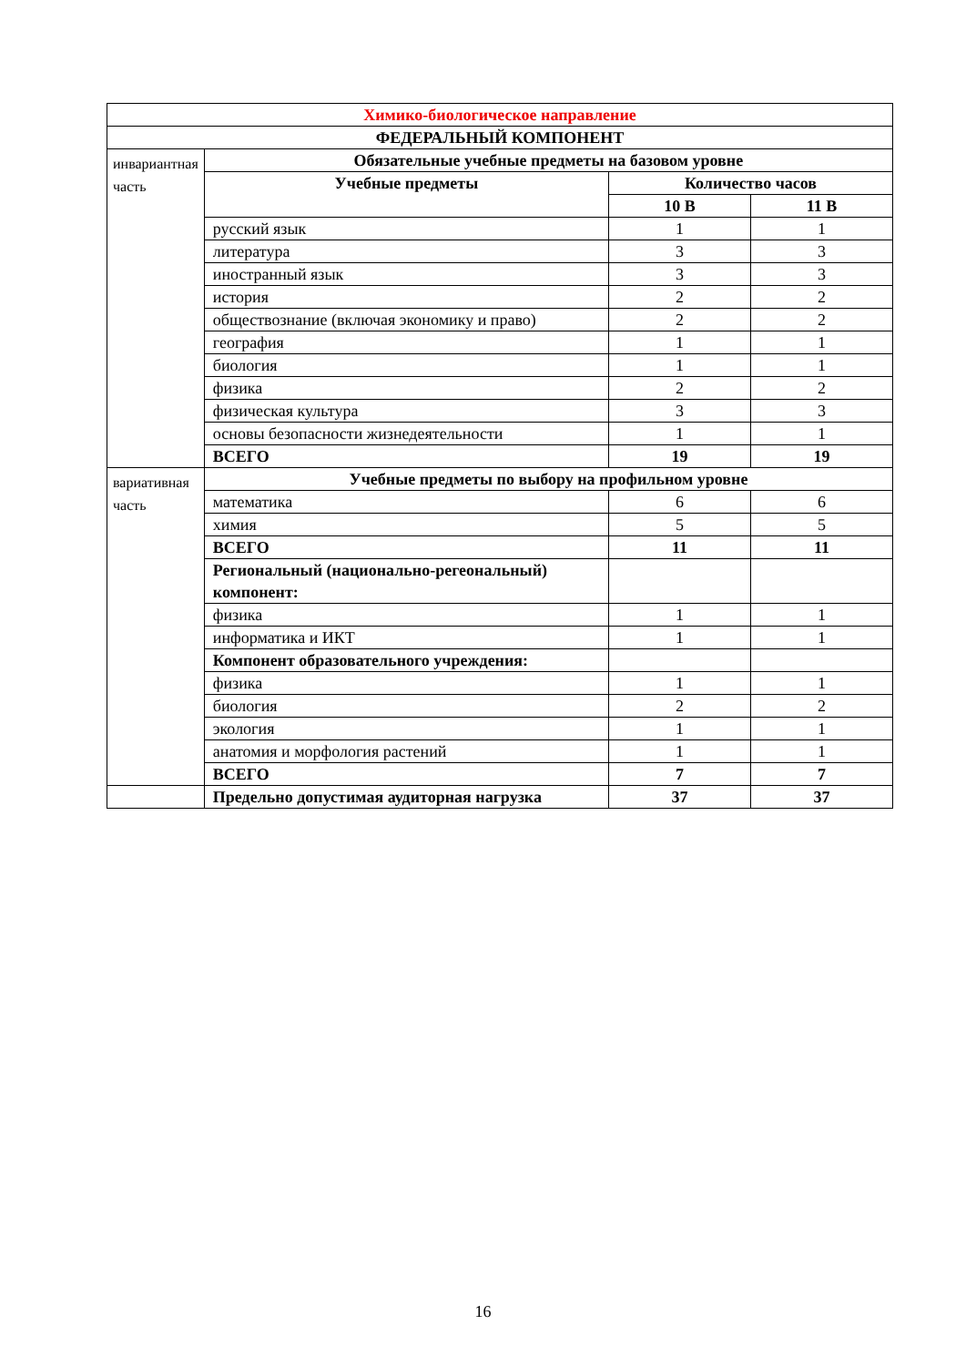| Химико-биологическое направление | | | |
| --- | --- | --- | --- |
| ФЕДЕРАЛЬНЫЙ КОМПОНЕНТ | | | |
| инвариантная часть | Обязательные учебные предметы на базовом уровне | | |
| | Учебные предметы | Количество часов | |
| | | 10 В | 11 В |
| | русский язык | 1 | 1 |
| | литература | 3 | 3 |
| | иностранный язык | 3 | 3 |
| | история | 2 | 2 |
| | обществознание (включая экономику и право) | 2 | 2 |
| | география | 1 | 1 |
| | биология | 1 | 1 |
| | физика | 2 | 2 |
| | физическая культура | 3 | 3 |
| | основы безопасности жизнедеятельности | 1 | 1 |
| | ВСЕГО | 19 | 19 |
| вариативная часть | Учебные предметы по выбору на профильном уровне | | |
| | математика | 6 | 6 |
| | химия | 5 | 5 |
| | ВСЕГО | 11 | 11 |
| | Региональный (национально-регеональный) компонент: | | |
| | физика | 1 | 1 |
| | информатика и ИКТ | 1 | 1 |
| | Компонент образовательного учреждения: | | |
| | физика | 1 | 1 |
| | биология | 2 | 2 |
| | экология | 1 | 1 |
| | анатомия и морфология растений | 1 | 1 |
| | ВСЕГО | 7 | 7 |
| | Предельно допустимая аудиторная нагрузка | 37 | 37 |
16